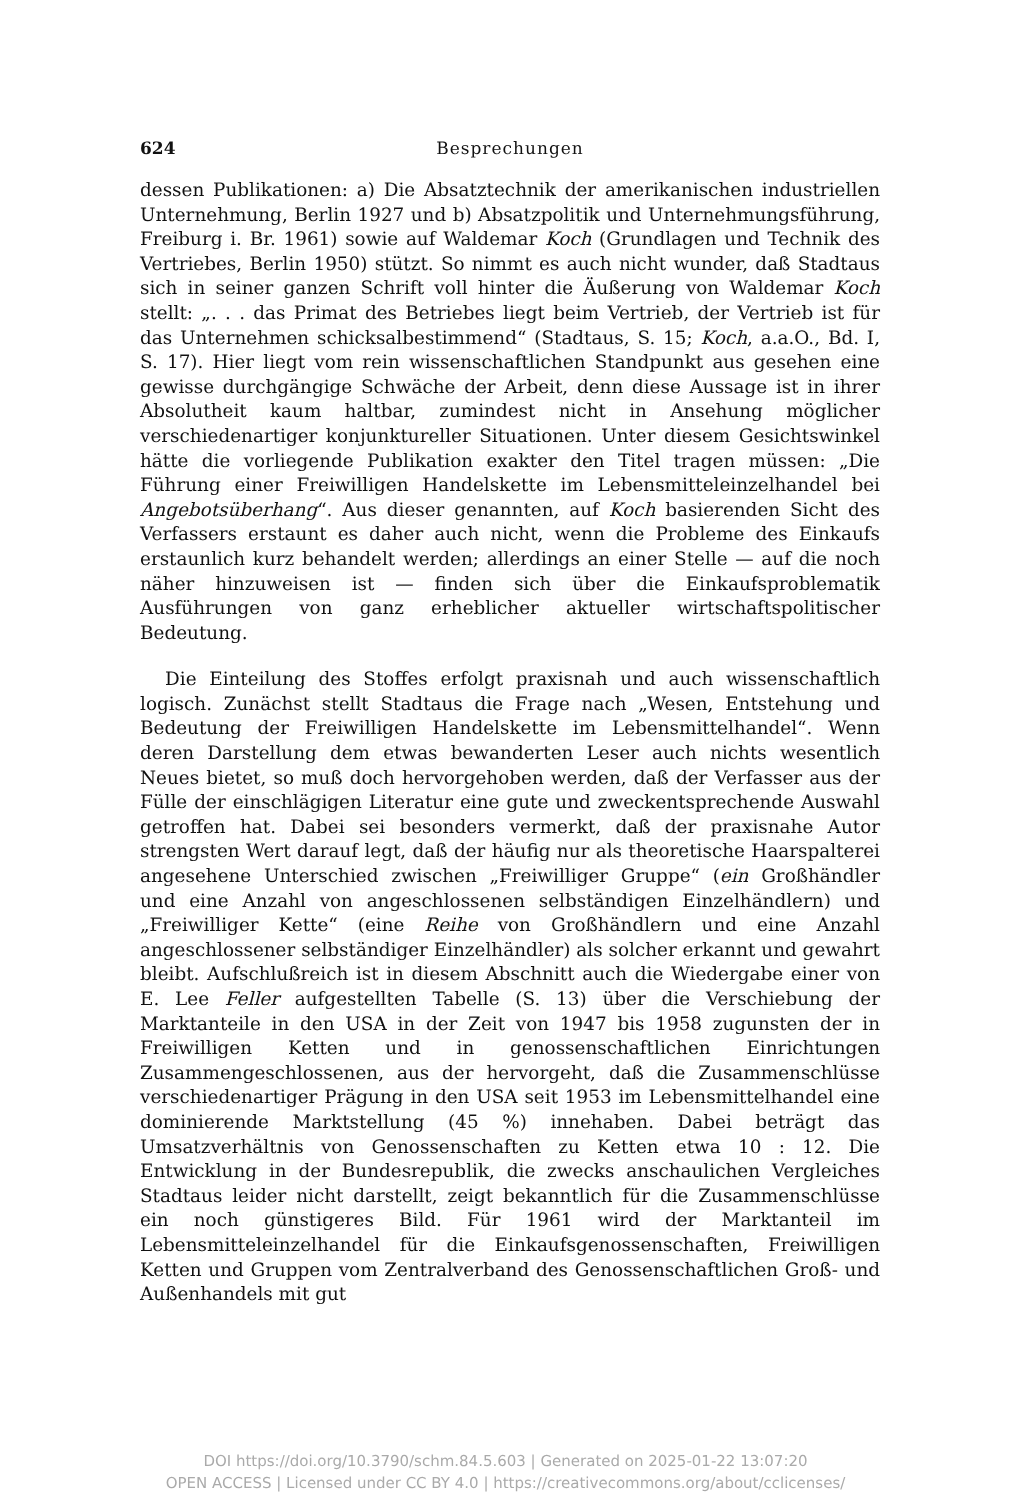624 Besprechungen
dessen Publikationen: a) Die Absatztechnik der amerikanischen industriellen Unternehmung, Berlin 1927 und b) Absatzpolitik und Unternehmungsführung, Freiburg i. Br. 1961) sowie auf Waldemar Koch (Grundlagen und Technik des Vertriebes, Berlin 1950) stützt. So nimmt es auch nicht wunder, daß Stadtaus sich in seiner ganzen Schrift voll hinter die Äußerung von Waldemar Koch stellt: „. . . das Primat des Betriebes liegt beim Vertrieb, der Vertrieb ist für das Unternehmen schicksalbestimmend“ (Stadtaus, S. 15; Koch, a.a.O., Bd. I, S. 17). Hier liegt vom rein wissenschaftlichen Standpunkt aus gesehen eine gewisse durchgängige Schwäche der Arbeit, denn diese Aussage ist in ihrer Absolutheit kaum haltbar, zumindest nicht in Ansehung möglicher verschiedenartiger konjunktureller Situationen. Unter diesem Gesichtswinkel hätte die vorliegende Publikation exakter den Titel tragen müssen: „Die Führung einer Freiwilligen Handelskette im Lebensmitteleinzelhandel bei Angebotsüberhang“. Aus dieser genannten, auf Koch basierenden Sicht des Verfassers erstaunt es daher auch nicht, wenn die Probleme des Einkaufs erstaunlich kurz behandelt werden; allerdings an einer Stelle — auf die noch näher hinzuweisen ist — finden sich über die Einkaufsproblematik Ausführungen von ganz erheblicher aktueller wirtschaftspolitischer Bedeutung.
Die Einteilung des Stoffes erfolgt praxisnah und auch wissenschaftlich logisch. Zunächst stellt Stadtaus die Frage nach „Wesen, Entstehung und Bedeutung der Freiwilligen Handelskette im Lebensmittelhandel“. Wenn deren Darstellung dem etwas bewanderten Leser auch nichts wesentlich Neues bietet, so muß doch hervorgehoben werden, daß der Verfasser aus der Fülle der einschlägigen Literatur eine gute und zweckentsprechende Auswahl getroffen hat. Dabei sei besonders vermerkt, daß der praxisnahe Autor strengsten Wert darauf legt, daß der häufig nur als theoretische Haarspalterei angesehene Unterschied zwischen „Freiwilliger Gruppe“ (ein Großhändler und eine Anzahl von angeschlossenen selbständigen Einzelhändlern) und „Freiwilliger Kette“ (eine Reihe von Großhändlern und eine Anzahl angeschlossener selbständiger Einzelhändler) als solcher erkannt und gewahrt bleibt. Aufschlußreich ist in diesem Abschnitt auch die Wiedergabe einer von E. Lee Feller aufgestellten Tabelle (S. 13) über die Verschiebung der Marktanteile in den USA in der Zeit von 1947 bis 1958 zugunsten der in Freiwilligen Ketten und in genossenschaftlichen Einrichtungen Zusammengeschlossenen, aus der hervorgeht, daß die Zusammenschlüsse verschiedenartiger Prägung in den USA seit 1953 im Lebensmittelhandel eine dominierende Marktstellung (45 %) innehaben. Dabei beträgt das Umsatzverhältnis von Genossenschaften zu Ketten etwa 10 : 12. Die Entwicklung in der Bundesrepublik, die zwecks anschaulichen Vergleiches Stadtaus leider nicht darstellt, zeigt bekanntlich für die Zusammenschlüsse ein noch günstigeres Bild. Für 1961 wird der Marktanteil im Lebensmitteleinzelhandel für die Einkaufsgenossenschaften, Freiwilligen Ketten und Gruppen vom Zentralverband des Genossenschaftlichen Groß- und Außenhandels mit gut
DOI https://doi.org/10.3790/schm.84.5.603 | Generated on 2025-01-22 13:07:20
OPEN ACCESS | Licensed under CC BY 4.0 | https://creativecommons.org/about/cclicenses/